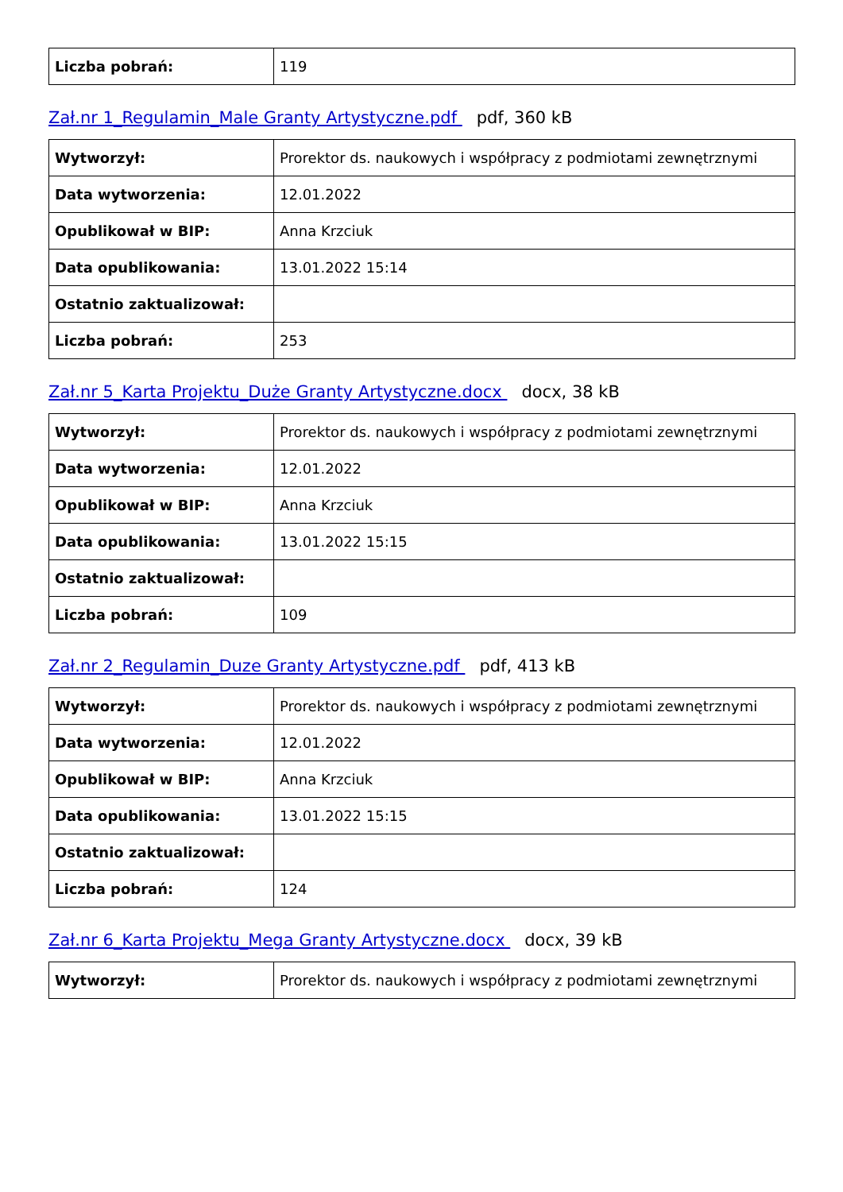| Liczba pobrań: | 119 |
Zał.nr 1_Regulamin_Male Granty Artystyczne.pdf pdf, 360 kB
| Wytworzył: | Prorektor ds. naukowych i współpracy z podmiotami zewnętrznymi |
| Data wytworzenia: | 12.01.2022 |
| Opublikował w BIP: | Anna Krzciuk |
| Data opublikowania: | 13.01.2022 15:14 |
| Ostatnio zaktualizował: | |
| Liczba pobrań: | 253 |
Zał.nr 5_Karta Projektu_Duże Granty Artystyczne.docx docx, 38 kB
| Wytworzył: | Prorektor ds. naukowych i współpracy z podmiotami zewnętrznymi |
| Data wytworzenia: | 12.01.2022 |
| Opublikował w BIP: | Anna Krzciuk |
| Data opublikowania: | 13.01.2022 15:15 |
| Ostatnio zaktualizował: | |
| Liczba pobrań: | 109 |
Zał.nr 2_Regulamin_Duze Granty Artystyczne.pdf pdf, 413 kB
| Wytworzył: | Prorektor ds. naukowych i współpracy z podmiotami zewnętrznymi |
| Data wytworzenia: | 12.01.2022 |
| Opublikował w BIP: | Anna Krzciuk |
| Data opublikowania: | 13.01.2022 15:15 |
| Ostatnio zaktualizował: | |
| Liczba pobrań: | 124 |
Zał.nr 6_Karta Projektu_Mega Granty Artystyczne.docx docx, 39 kB
| Wytworzył: | Prorektor ds. naukowych i współpracy z podmiotami zewnętrznymi |